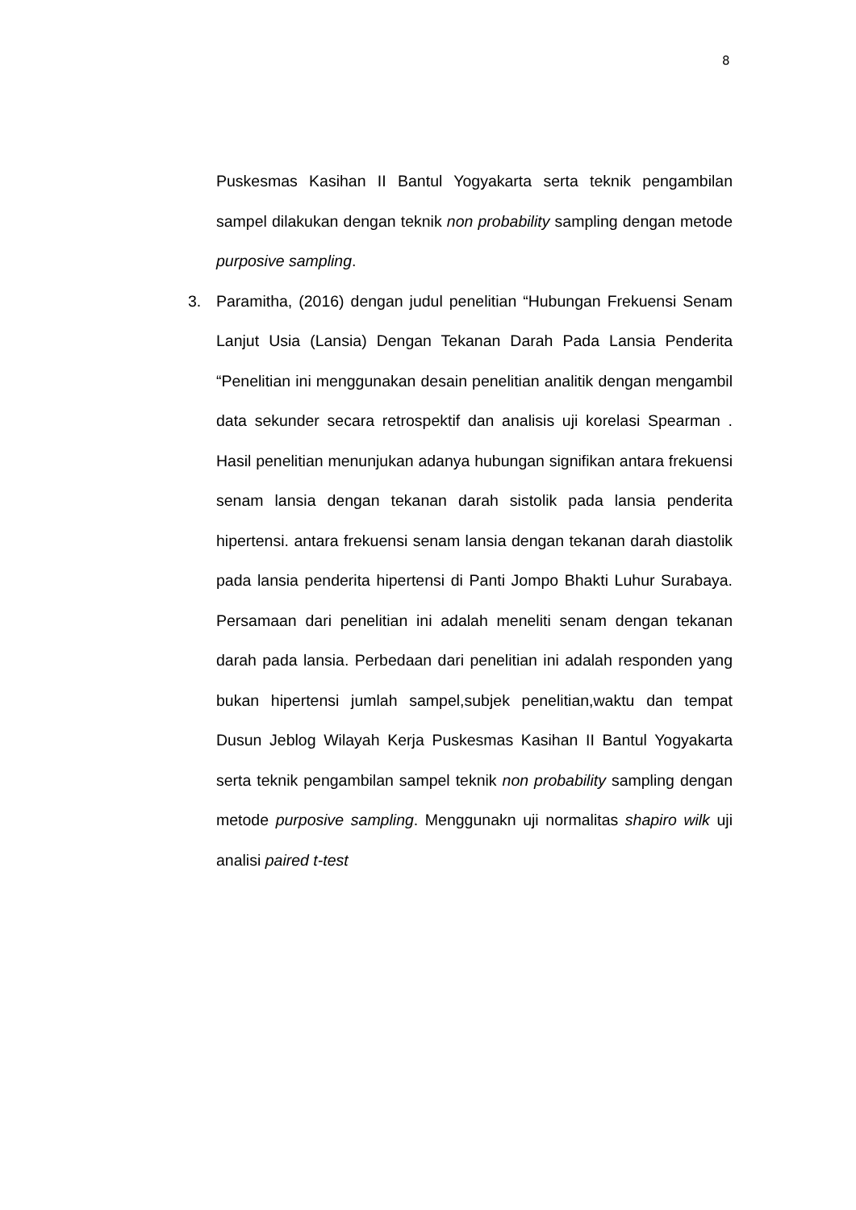8
Puskesmas Kasihan II Bantul Yogyakarta serta teknik pengambilan sampel dilakukan dengan teknik non probability sampling dengan metode purposive sampling.
3. Paramitha, (2016) dengan judul penelitian “Hubungan Frekuensi Senam Lanjut Usia (Lansia) Dengan Tekanan Darah Pada Lansia Penderita “Penelitian ini menggunakan desain penelitian analitik dengan mengambil data sekunder secara retrospektif dan analisis uji korelasi Spearman . Hasil penelitian menunjukan adanya hubungan signifikan antara frekuensi senam lansia dengan tekanan darah sistolik pada lansia penderita hipertensi. antara frekuensi senam lansia dengan tekanan darah diastolik pada lansia penderita hipertensi di Panti Jompo Bhakti Luhur Surabaya. Persamaan dari penelitian ini adalah meneliti senam dengan tekanan darah pada lansia. Perbedaan dari penelitian ini adalah responden yang bukan hipertensi jumlah sampel,subjek penelitian,waktu dan tempat Dusun Jeblog Wilayah Kerja Puskesmas Kasihan II Bantul Yogyakarta serta teknik pengambilan sampel teknik non probability sampling dengan metode purposive sampling. Menggunakn uji normalitas shapiro wilk uji analisi paired t-test